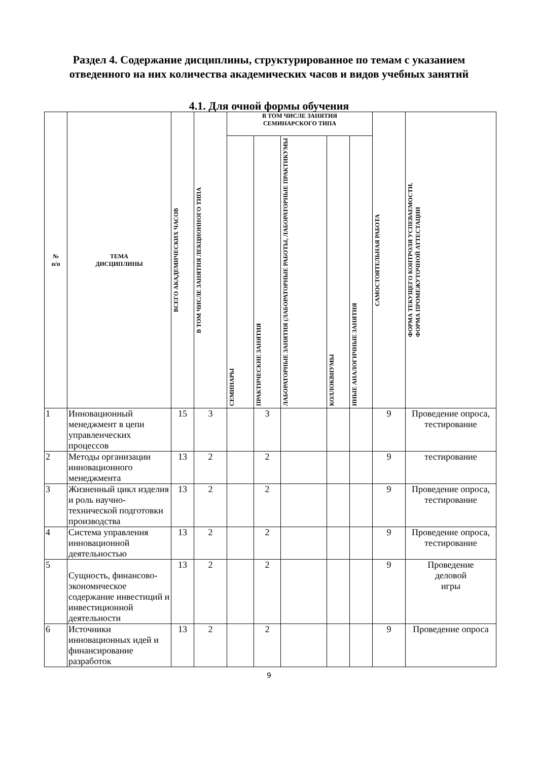Раздел 4. Содержание дисциплины, структурированное по темам с указанием
отведенного на них количества академических часов и видов учебных занятий
4.1. Для очной формы обучения
| № п/п | ТЕМА ДИСЦИПЛИНЫ | ВСЕГО АКАДЕМИЧЕСКИХ ЧАСОВ | В ТОМ ЧИСЛЕ ЗАНЯТИЯ ЛЕКЦИОННОГО ТИПА | В ТОМ ЧИСЛЕ ЗАНЯТИЯ СЕМИНАРСКОГО ТИПА | | | | | САМОСТОЯТЕЛЬНАЯ РАБОТА | ФОРМА ТЕКУЩЕГО КОНТРОЛЯ УСПЕВАЕМОСТИ. ФОРМА ПРОМЕЖУТОЧНОЙ АТТЕСТАЦИИ |
| --- | --- | --- | --- | --- | --- | --- | --- | --- | --- | --- |
| | | | | СЕМИНАРЫ | ПРАКТИЧЕСКИЕ ЗАНЯТИЯ | ЛАБОРАТОРНЫЕ ЗАНЯТИЯ (ЛАБОРАТОРНЫЕ РАБОТЫ, ЛАБОРАТОРНЫЕ ПРАКТИКУМЫ | КОЛЛОКВИУМЫ | ИНЫЕ АНАЛОГИЧНЫЕ ЗАНЯТИЯ | | |
| 1 | Инновационный менеджмент в цепи управленческих процессов | 15 | 3 | | 3 | | | | 9 | Проведение опроса, тестирование |
| 2 | Методы организации инновационного менеджмента | 13 | 2 | | 2 | | | | 9 | тестирование |
| 3 | Жизненный цикл изделия и роль научно-технической подготовки производства | 13 | 2 | | 2 | | | | 9 | Проведение опроса, тестирование |
| 4 | Система управления инновационной деятельностью | 13 | 2 | | 2 | | | | 9 | Проведение опроса, тестирование |
| 5 | Сущность, финансово-экономическое содержание инвестиций и инвестиционной деятельности | 13 | 2 | | 2 | | | | 9 | Проведение деловой игры |
| 6 | Источники инновационных идей и финансирование разработок | 13 | 2 | | 2 | | | | 9 | Проведение опроса |
9